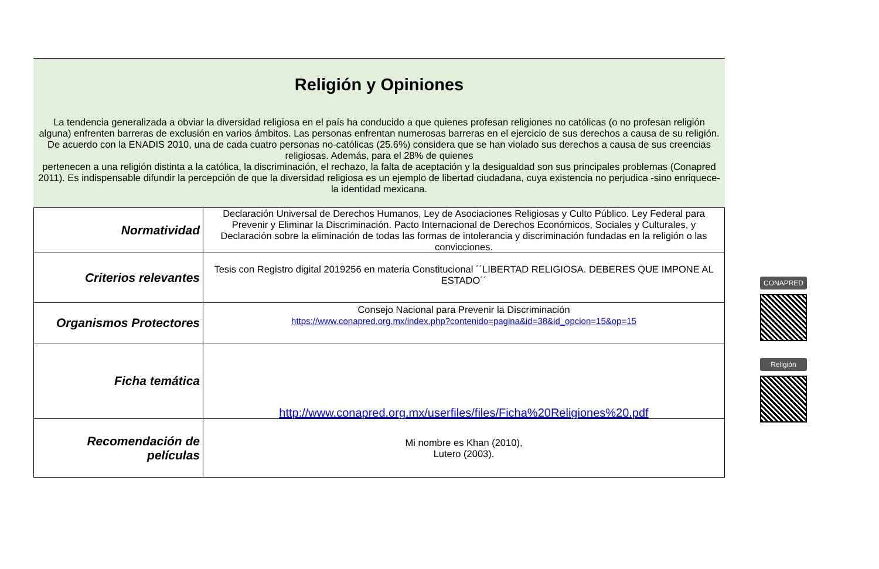Religión y Opiniones
La tendencia generalizada a obviar la diversidad religiosa en el país ha conducido a que quienes profesan religiones no católicas (o no profesan religión alguna) enfrenten barreras de exclusión en varios ámbitos. Las personas enfrentan numerosas barreras en el ejercicio de sus derechos a causa de su religión. De acuerdo con la ENADIS 2010, una de cada cuatro personas no-católicas (25.6%) considera que se han violado sus derechos a causa de sus creencias religiosas. Además, para el 28% de quienes
pertenecen a una religión distinta a la católica, la discriminación, el rechazo, la falta de aceptación y la desigualdad son sus principales problemas (Conapred 2011). Es indispensable difundir la percepción de que la diversidad religiosa es un ejemplo de libertad ciudadana, cuya existencia no perjudica -sino enriquece- la identidad mexicana.
| Normatividad | Declaración Universal de Derechos Humanos, Ley de Asociaciones Religiosas y Culto Público. Ley Federal para Prevenir y Eliminar la Discriminación. Pacto Internacional de Derechos Económicos, Sociales y Culturales, y Declaración sobre la eliminación de todas las formas de intolerancia y discriminación fundadas en la religión o las convicciones. |
| Criterios relevantes | Tesis con Registro digital 2019256 en materia Constitucional ´´LIBERTAD RELIGIOSA. DEBERES QUE IMPONE AL ESTADO´´ |
| Organismos Protectores | Consejo Nacional para Prevenir la Discriminación https://www.conapred.org.mx/index.php?contenido=pagina&id=38&id_opcion=15&op=15 |
| Ficha temática | http://www.conapred.org.mx/userfiles/files/Ficha%20Religiones%20.pdf |
| Recomendación de películas | Mi nombre es Khan (2010), Lutero (2003). |
CONAPRED
Religión